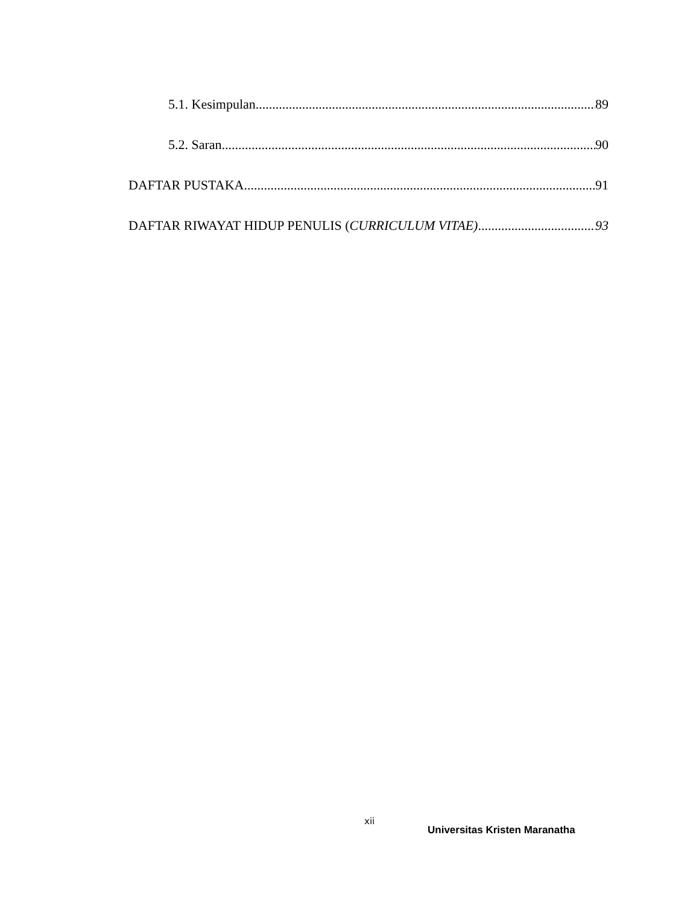5.1. Kesimpulan 89
5.2. Saran 90
DAFTAR PUSTAKA 91
DAFTAR RIWAYAT HIDUP PENULIS (CURRICULUM VITAE) 93
xii
Universitas Kristen Maranatha